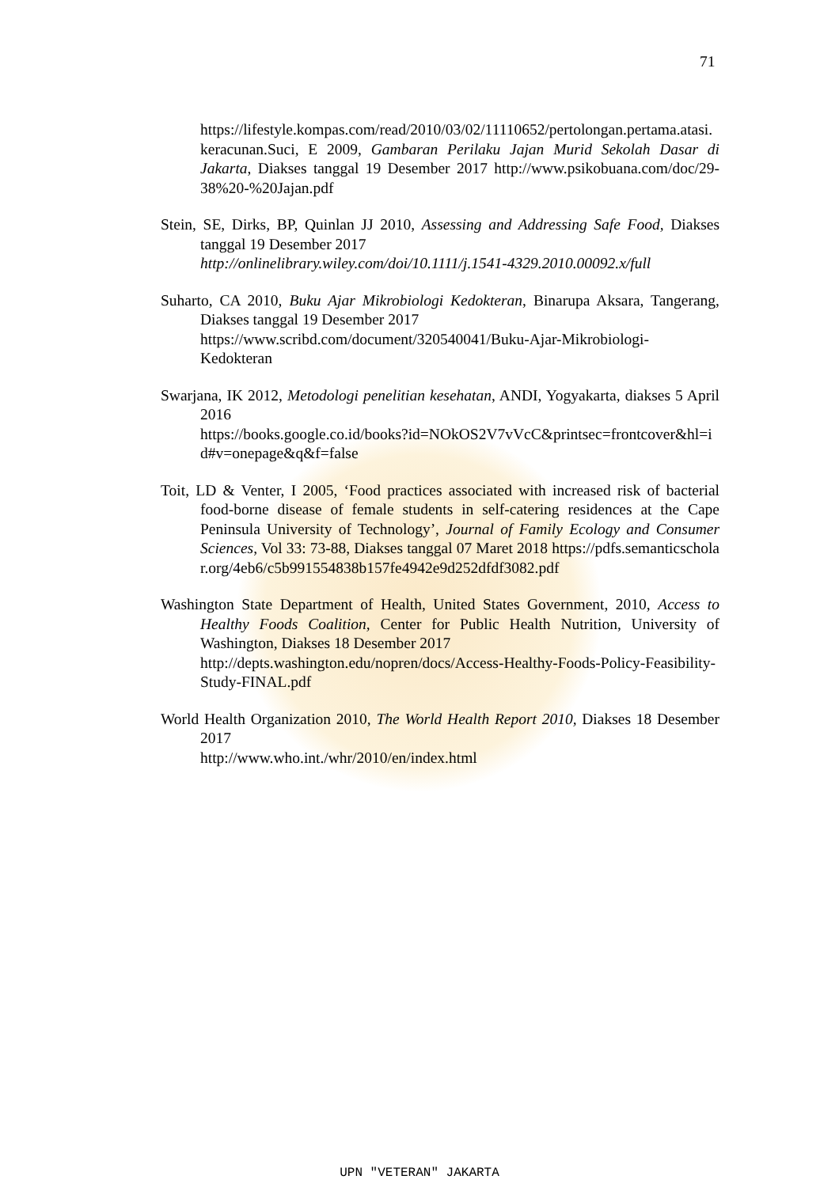71
https://lifestyle.kompas.com/read/2010/03/02/11110652/pertolongan.pertama.atasi.keracunan. Suci, E 2009, Gambaran Perilaku Jajan Murid Sekolah Dasar di Jakarta, Diakses tanggal 19 Desember 2017 http://www.psikobuana.com/doc/29-38%20-%20Jajan.pdf
Stein, SE, Dirks, BP, Quinlan JJ 2010, Assessing and Addressing Safe Food, Diakses tanggal 19 Desember 2017
http://onlinelibrary.wiley.com/doi/10.1111/j.1541-4329.2010.00092.x/full
Suharto, CA 2010, Buku Ajar Mikrobiologi Kedokteran, Binarupa Aksara, Tangerang, Diakses tanggal 19 Desember 2017
https://www.scribd.com/document/320540041/Buku-Ajar-Mikrobiologi-Kedokteran
Swarjana, IK 2012, Metodologi penelitian kesehatan, ANDI, Yogyakarta, diakses 5 April 2016
https://books.google.co.id/books?id=NOkOS2V7vVcC&printsec=frontcover&hl=id#v=onepage&q&f=false
Toit, LD & Venter, I 2005, ‘Food practices associated with increased risk of bacterial food-borne disease of female students in self-catering residences at the Cape Peninsula University of Technology’, Journal of Family Ecology and Consumer Sciences, Vol 33: 73-88, Diakses tanggal 07 Maret 2018 https://pdfs.semanticscholar.org/4eb6/c5b991554838b157fe4942e9d252dfdf3082.pdf
Washington State Department of Health, United States Government, 2010, Access to Healthy Foods Coalition, Center for Public Health Nutrition, University of Washington, Diakses 18 Desember 2017
http://depts.washington.edu/nopren/docs/Access-Healthy-Foods-Policy-Feasibility-Study-FINAL.pdf
World Health Organization 2010, The World Health Report 2010, Diakses 18 Desember 2017
http://www.who.int./whr/2010/en/index.html
UPN "VETERAN" JAKARTA